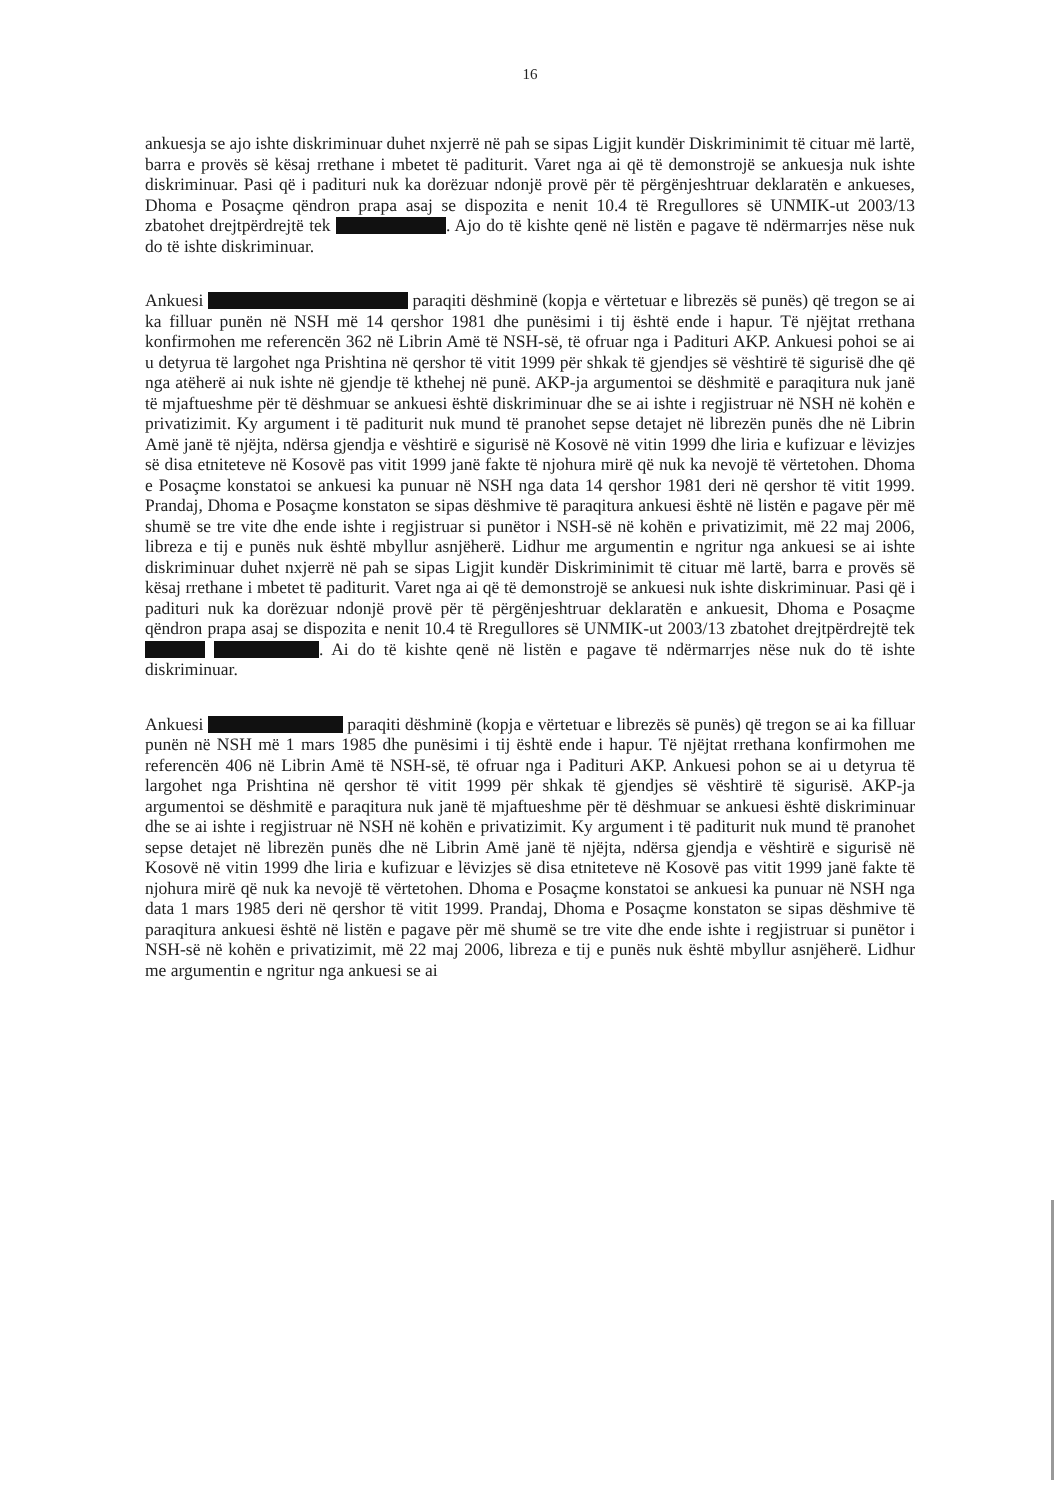16
ankuesja se ajo ishte diskriminuar duhet nxjerrë në pah se sipas Ligjit kundër Diskriminimit të cituar më lartë, barra e provës së kësaj rrethane i mbetet të paditurit. Varet nga ai që të demonstrojë se ankuesja nuk ishte diskriminuar. Pasi që i padituri nuk ka dorëzuar ndonjë provë për të përgënjeshtruar deklaratën e ankueses, Dhoma e Posaçme qëndron prapa asaj se dispozita e nenit 10.4 të Rregullores së UNMIK-ut 2003/13 zbatohet drejtpërdrejtë tek . Ajo do të kishte qenë në listën e pagave të ndërmarrjes nëse nuk do të ishte diskriminuar.
Ankuesi paraqiti dëshminë (kopja e vërtetuar e librezës së punës) që tregon se ai ka filluar punën në NSH më 14 qershor 1981 dhe punësimi i tij është ende i hapur. Të njëjtat rrethana konfirmohen me referencën 362 në Librin Amë të NSH-së, të ofruar nga i Padituri AKP. Ankuesi pohoi se ai u detyrua të largohet nga Prishtina në qershor të vitit 1999 për shkak të gjendjes së vështirë të sigurisë dhe që nga atëherë ai nuk ishte në gjendje të kthehej në punë. AKP-ja argumentoi se dëshmitë e paraqitura nuk janë të mjaftueshme për të dëshmuar se ankuesi është diskriminuar dhe se ai ishte i regjistruar në NSH në kohën e privatizimit. Ky argument i të paditurit nuk mund të pranohet sepse detajet në librezën punës dhe në Librin Amë janë të njëjta, ndërsa gjendja e vështirë e sigurisë në Kosovë në vitin 1999 dhe liria e kufizuar e lëvizjes së disa etniteteve në Kosovë pas vitit 1999 janë fakte të njohura mirë që nuk ka nevojë të vërtetohen. Dhoma e Posaçme konstatoi se ankuesi ka punuar në NSH nga data 14 qershor 1981 deri në qershor të vitit 1999. Prandaj, Dhoma e Posaçme konstaton se sipas dëshmive të paraqitura ankuesi është në listën e pagave për më shumë se tre vite dhe ende ishte i regjistruar si punëtor i NSH-së në kohën e privatizimit, më 22 maj 2006, libreza e tij e punës nuk është mbyllur asnjëherë. Lidhur me argumentin e ngritur nga ankuesi se ai ishte diskriminuar duhet nxjerrë në pah se sipas Ligjit kundër Diskriminimit të cituar më lartë, barra e provës së kësaj rrethane i mbetet të paditurit. Varet nga ai që të demonstrojë se ankuesi nuk ishte diskriminuar. Pasi që i padituri nuk ka dorëzuar ndonjë provë për të përgënjeshtruar deklaratën e ankuesit, Dhoma e Posaçme qëndron prapa asaj se dispozita e nenit 10.4 të Rregullores së UNMIK-ut 2003/13 zbatohet drejtpërdrejtë tek . Ai do të kishte qenë në listën e pagave të ndërmarrjes nëse nuk do të ishte diskriminuar.
Ankuesi paraqiti dëshminë (kopja e vërtetuar e librezës së punës) që tregon se ai ka filluar punën në NSH më 1 mars 1985 dhe punësimi i tij është ende i hapur. Të njëjtat rrethana konfirmohen me referencën 406 në Librin Amë të NSH-së, të ofruar nga i Padituri AKP. Ankuesi pohon se ai u detyrua të largohet nga Prishtina në qershor të vitit 1999 për shkak të gjendjes së vështirë të sigurisë. AKP-ja argumentoi se dëshmitë e paraqitura nuk janë të mjaftueshme për të dëshmuar se ankuesi është diskriminuar dhe se ai ishte i regjistruar në NSH në kohën e privatizimit. Ky argument i të paditurit nuk mund të pranohet sepse detajet në librezën punës dhe në Librin Amë janë të njëjta, ndërsa gjendja e vështirë e sigurisë në Kosovë në vitin 1999 dhe liria e kufizuar e lëvizjes së disa etniteteve në Kosovë pas vitit 1999 janë fakte të njohura mirë që nuk ka nevojë të vërtetohen. Dhoma e Posaçme konstatoi se ankuesi ka punuar në NSH nga data 1 mars 1985 deri në qershor të vitit 1999. Prandaj, Dhoma e Posaçme konstaton se sipas dëshmive të paraqitura ankuesi është në listën e pagave për më shumë se tre vite dhe ende ishte i regjistruar si punëtor i NSH-së në kohën e privatizimit, më 22 maj 2006, libreza e tij e punës nuk është mbyllur asnjëherë. Lidhur me argumentin e ngritur nga ankuesi se ai